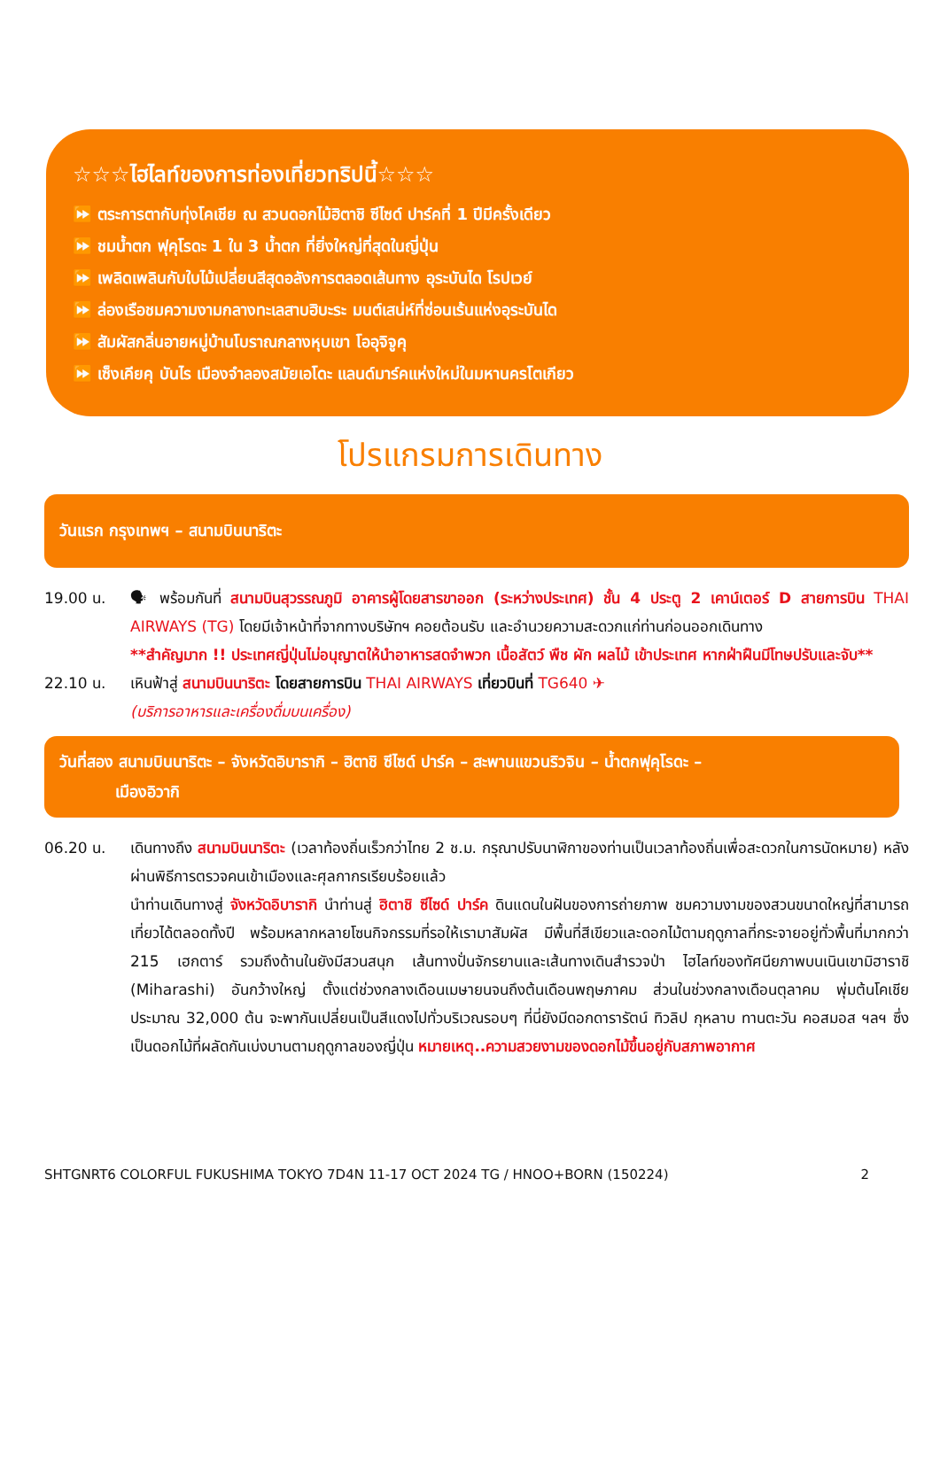☆☆☆ไฮไลท์ของการท่องเที่ยวทริปนี้☆☆☆
⏩ ตระการตากับทุ่งโคเชีย ณ สวนดอกไม้ฮิตาชิ ซีไซด์ ปาร์คที่ 1 ปีมีครั้งเดียว
⏩ ชมน้ำตก ฟุคุโรดะ 1 ใน 3 น้ำตก ที่ยิ่งใหญ่ที่สุดในญี่ปุ่น
⏩ เพลิดเพลินกับใบไม้เปลี่ยนสีสุดอลังการตลอดเส้นทาง อุระบันได โรปเวย์
⏩ ล่องเรือชมความงามกลางทะเลสาบฮิบะระ มนต์เสน่ห์ที่ซ่อนเร้นแห่งอุระบันได
⏩ สัมผัสกลิ่นอายหมู่บ้านโบราณกลางหุบเขา โออุจิจูคุ
⏩ เซ็งเคียคุ บันไร เมืองจำลองสมัยเอโดะ แลนด์มาร์คแห่งใหม่ในมหานครโตเกียว
โปรแกรมการเดินทาง
วันแรก กรุงเทพฯ – สนามบินนาริตะ
19.00 น. 🗣 พร้อมกันที่ สนามบินสุวรรณภูมิ อาคารผู้โดยสารขาออก (ระหว่างประเทศ) ชั้น 4 ประตู 2 เคาน์เตอร์ D สายการบิน THAI AIRWAYS (TG) โดยมีเจ้าหน้าที่จากทางบริษัทฯ คอยต้อนรับ และอำนวยความสะดวกแก่ท่านก่อนออกเดินทาง
**สำคัญมาก !! ประเทศญี่ปุ่นไม่อนุญาตให้นำอาหารสดจำพวก เนื้อสัตว์ พืช ผัก ผลไม้ เข้าประเทศ หากฝ่าฝืนมีโทษปรับและจับ**
22.10 น. เหินฟ้าสู่ สนามบินนาริตะ โดยสายการบิน THAI AIRWAYS เที่ยวบินที่ TG640 ✈
(บริการอาหารและเครื่องดื่มบนเครื่อง)
วันที่สอง สนามบินนาริตะ – จังหวัดอิบารากิ – ฮิตาชิ ซีไซด์ ปาร์ค – สะพานแขวนริวจิน – น้ำตกฟุคุโรดะ –
เมืองอิวากิ
06.20 น. เดินทางถึง สนามบินนาริตะ (เวลาท้องถิ่นเร็วกว่าไทย 2 ช.ม. กรุณาปรับนาฬิกาของท่านเป็นเวลาท้องถิ่นเพื่อสะดวกในการนัดหมาย) หลังผ่านพิธีการตรวจคนเข้าเมืองและศุลกากรเรียบร้อยแล้ว
นำท่านเดินทางสู่ จังหวัดอิบารากิ นำท่านสู่ ฮิตาชิ ซีไซด์ ปาร์ค ดินแดนในฝันของการถ่ายภาพ ชมความงามของสวนขนาดใหญ่ที่สามารถเที่ยวได้ตลอดทั้งปี พร้อมหลากหลายโซนกิจกรรมที่รอให้เรามาสัมผัส มีพื้นที่สีเขียวและดอกไม้ตามฤดูกาลที่กระจายอยู่ทั่วพื้นที่มากกว่า 215 เฮกตาร์ รวมถึงด้านในยังมีสวนสนุก เส้นทางปั่นจักรยานและเส้นทางเดินสำรวจป่า ไฮไลท์ของทัศนียภาพบนเนินเขามิฮาราชิ (Miharashi) อันกว้างใหญ่ ตั้งแต่ช่วงกลางเดือนเมษายนจนถึงต้นเดือนพฤษภาคม ส่วนในช่วงกลางเดือนตุลาคม พุ่มต้นโคเชีย ประมาณ 32,000 ต้น จะพากันเปลี่ยนเป็นสีแดงไปทั่วบริเวณรอบๆ ที่นี่ยังมีดอกดารารัตน์ ทิวลิป กุหลาบ ทานตะวัน คอสมอส ฯลฯ ซึ่งเป็นดอกไม้ที่ผลัดกันเบ่งบานตามฤดูกาลของญี่ปุ่น หมายเหตุ..ความสวยงามของดอกไม้ขึ้นอยู่กับสภาพอากาศ
SHTGNRT6 COLORFUL FUKUSHIMA TOKYO 7D4N 11-17 OCT 2024 TG / HNOO+BORN (150224) 2